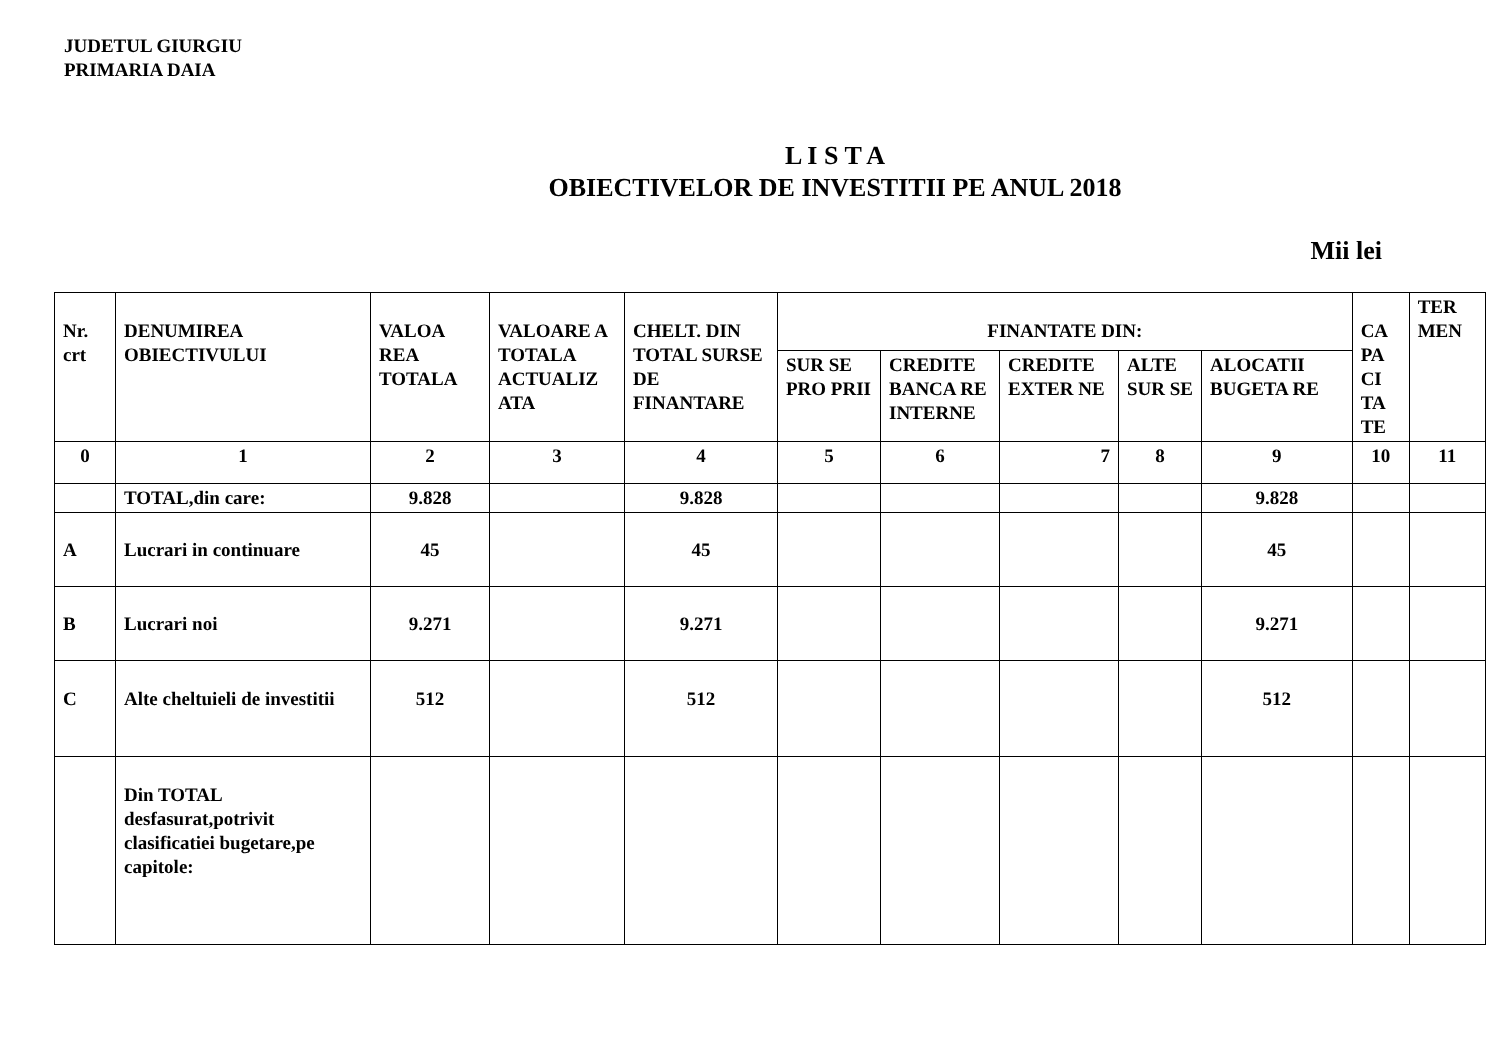JUDETUL GIURGIU
PRIMARIA DAIA
L I S T A
OBIECTIVELOR DE INVESTITII PE ANUL 2018
Mii lei
| Nr. crt | DENUMIREA OBIECTIVULUI | VALOA REA TOTALA | VALOARE A TOTALA ACTUALIZ ATA | CHELT. DIN TOTAL SURSE DE FINANTARE | FINANTATE DIN: | | | | | CA PA CI TA TE | TER MEN |
| --- | --- | --- | --- | --- | --- | --- | --- | --- | --- | --- | --- |
| | | | | | SUR SE PRO PRII | CREDITE BANCA RE INTERNE | CREDITE EXTER NE | ALTE SUR SE | ALOCATII BUGETA RE | | |
| 0 | 1 | 2 | 3 | 4 | 5 | 6 | 7 | 8 | 9 | 10 | 11 |
| | TOTAL,din care: | 9.828 | | 9.828 | | | | | 9.828 | | |
| A | Lucrari in continuare | 45 | | 45 | | | | | 45 | | |
| B | Lucrari noi | 9.271 | | 9.271 | | | | | 9.271 | | |
| C | Alte cheltuieli de investitii | 512 | | 512 | | | | | 512 | | |
| | Din TOTAL desfasurat,potrivit clasificatiei bugetare,pe capitole: | | | | | | | | | | |